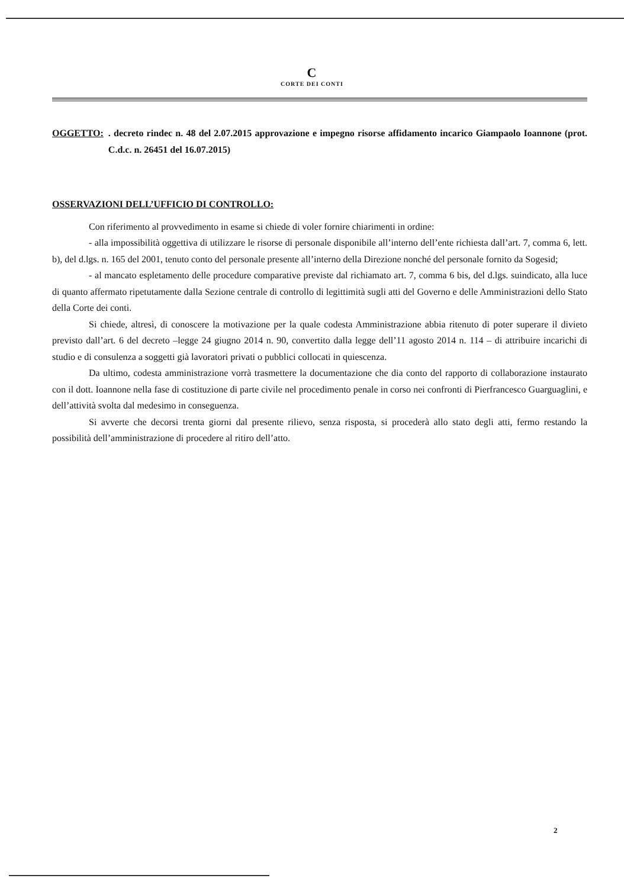C
CORTE DEI CONTI
OGGETTO:. decreto rindec n. 48 del 2.07.2015 approvazione e impegno risorse affidamento incarico Giampaolo Ioannone (prot. C.d.c. n. 26451 del 16.07.2015)
OSSERVAZIONI DELL’UFFICIO DI CONTROLLO:
Con riferimento al provvedimento in esame si chiede di voler fornire chiarimenti in ordine:
- alla impossibilità oggettiva di utilizzare le risorse di personale disponibile all’interno dell’ente richiesta dall’art. 7, comma 6, lett. b), del d.lgs. n. 165 del 2001, tenuto conto del personale presente all’interno della Direzione nonché del personale fornito da Sogesid;
- al mancato espletamento delle procedure comparative previste dal richiamato art. 7, comma 6 bis, del d.lgs. suindicato, alla luce di quanto affermato ripetutamente dalla Sezione centrale di controllo di legittimità sugli atti del Governo e delle Amministrazioni dello Stato della Corte dei conti.
Si chiede, altresì, di conoscere la motivazione per la quale codesta Amministrazione abbia ritenuto di poter superare il divieto previsto dall’art. 6 del decreto –legge 24 giugno 2014 n. 90, convertito dalla legge dell’11 agosto 2014 n. 114 – di attribuire incarichi di studio e di consulenza a soggetti già lavoratori privati o pubblici collocati in quiescenza.
Da ultimo, codesta amministrazione vorrà trasmettere la documentazione che dia conto del rapporto di collaborazione instaurato con il dott. Ioannone nella fase di costituzione di parte civile nel procedimento penale in corso nei confronti di Pierfrancesco Guarguaglini, e dell’attività svolta dal medesimo in conseguenza.
Si avverte che decorsi trenta giorni dal presente rilievo, senza risposta, si procederà allo stato degli atti, fermo restando la possibilità dell’amministrazione di procedere al ritiro dell’atto.
2